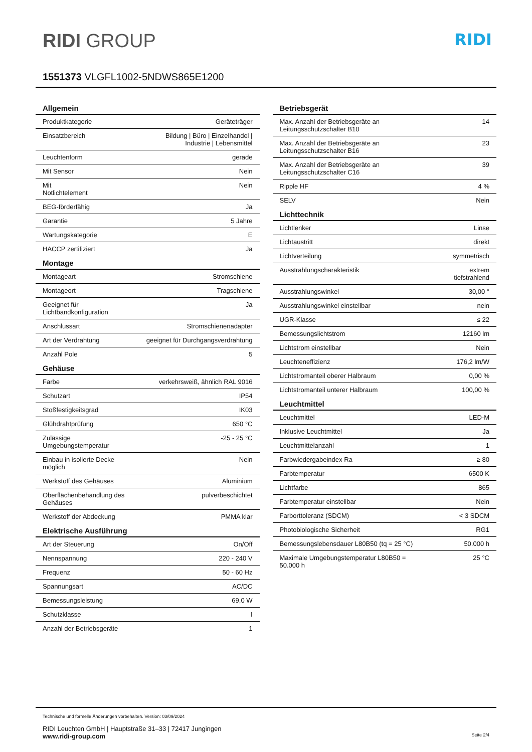RIDI GROUP
RIDI
1551373 VLGFL1002-5NDWS865E1200
| Allgemein | |
| --- | --- |
| Produktkategorie | Geräteträger |
| Einsatzbereich | Bildung / Büro / Einzelhandel / Industrie / Lebensmittel |
| Leuchtenform | gerade |
| Mit Sensor | Nein |
| Mit Notlichtelement | Nein |
| BEG-förderfähig | Ja |
| Garantie | 5 Jahre |
| Wartungskategorie | E |
| HACCP zertifiziert | Ja |
| Montage | |
| Montageart | Stromschiene |
| Montageort | Tragschiene |
| Geeignet für Lichtbandkonfiguration | Ja |
| Anschlussart | Stromschienenadapter |
| Art der Verdrahtung | geeignet für Durchgangsverdrahtung |
| Anzahl Pole | 5 |
| Gehäuse | |
| Farbe | verkehrsweiß, ähnlich RAL 9016 |
| Schutzart | IP54 |
| Stoßfestigkeitsgrad | IK03 |
| Glühdrahtprüfung | 650 °C |
| Zulässige Umgebungstemperatur | -25 - 25 °C |
| Einbau in isolierte Decke möglich | Nein |
| Werkstoff des Gehäuses | Aluminium |
| Oberflächenbehandlung des Gehäuses | pulverbeschichtet |
| Werkstoff der Abdeckung | PMMA klar |
| Elektrische Ausführung | |
| Art der Steuerung | On/Off |
| Nennspannung | 220 - 240 V |
| Frequenz | 50 - 60 Hz |
| Spannungsart | AC/DC |
| Bemessungsleistung | 69,0 W |
| Schutzklasse | I |
| Anzahl der Betriebsgeräte | 1 |
| Betriebsgerät | |
| --- | --- |
| Max. Anzahl der Betriebsgeräte an Leitungsschutzschalter B10 | 14 |
| Max. Anzahl der Betriebsgeräte an Leitungsschutzschalter B16 | 23 |
| Max. Anzahl der Betriebsgeräte an Leitungsschutzschalter C16 | 39 |
| Ripple HF | 4 % |
| SELV | Nein |
| Lichttechnik | |
| Lichtlenker | Linse |
| Lichtaustritt | direkt |
| Lichtverteilung | symmetrisch |
| Ausstrahlungscharakteristik | extrem tiefstrahlend |
| Ausstrahlungswinkel | 30,00 ° |
| Ausstrahlungswinkel einstellbar | nein |
| UGR-Klasse | ≤ 22 |
| Bemessungslichtstrom | 12160 lm |
| Lichtstrom einstellbar | Nein |
| Leuchteneffizienz | 176,2 lm/W |
| Lichtstromanteil oberer Halbraum | 0,00 % |
| Lichtstromanteil unterer Halbraum | 100,00 % |
| Leuchtmittel | |
| Leuchtmittel | LED-M |
| Inklusive Leuchtmittel | Ja |
| Leuchtmittelanzahl | 1 |
| Farbwiedergabeindex Ra | ≥ 80 |
| Farbtemperatur | 6500 K |
| Lichtfarbe | 865 |
| Farbtemperatur einstellbar | Nein |
| Farborttoleranz (SDCM) | < 3 SDCM |
| Photobiologische Sicherheit | RG1 |
| Bemessungslebensdauer L80B50 (tq = 25 °C) | 50.000 h |
| Maximale Umgebungstemperatur L80B50 = 50.000 h | 25 °C |
Technische und formelle Änderungen vorbehalten. Version: 03/09/2024
RIDI Leuchten GmbH | Hauptstraße 31–33 | 72417 Jungingen
www.ridi-group.com Seite 2/4